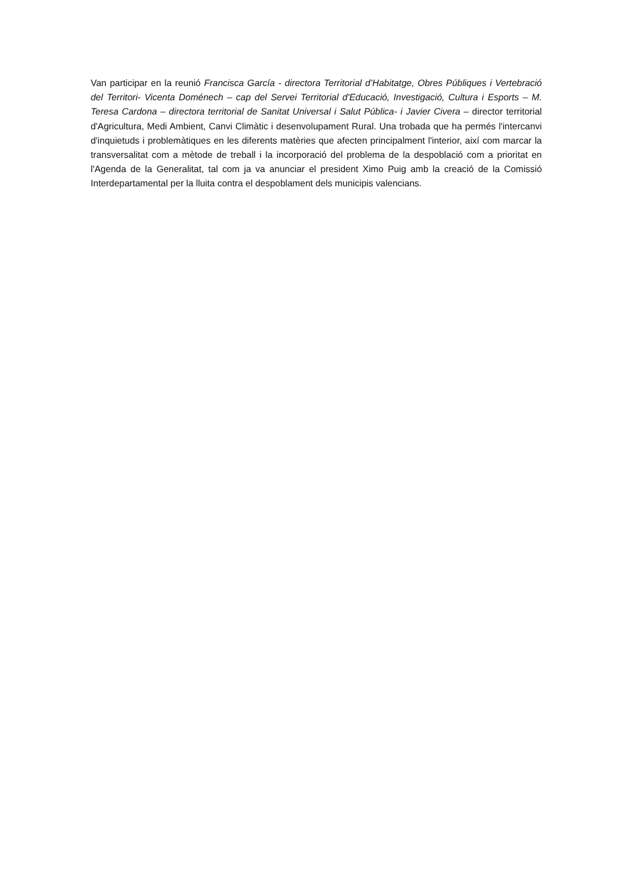Van participar en la reunió Francisca García - directora Territorial d’Habitatge, Obres Públiques i Vertebració del Territori- Vicenta Doménech – cap del Servei Territorial d'Educació, Investigació, Cultura i Esports – M. Teresa Cardona – directora territorial de Sanitat Universal i Salut Pública- i Javier Civera – director territorial d'Agricultura, Medi Ambient, Canvi Climàtic i desenvolupament Rural. Una trobada que ha permés l'intercanvi d'inquietuds i problemàtiques en les diferents matèries que afecten principalment l'interior, així com marcar la transversalitat com a mètode de treball i la incorporació del problema de la despoblació com a prioritat en l'Agenda de la Generalitat, tal com ja va anunciar el president Ximo Puig amb la creació de la Comissió Interdepartamental per la lluita contra el despoblament dels municipis valencians.